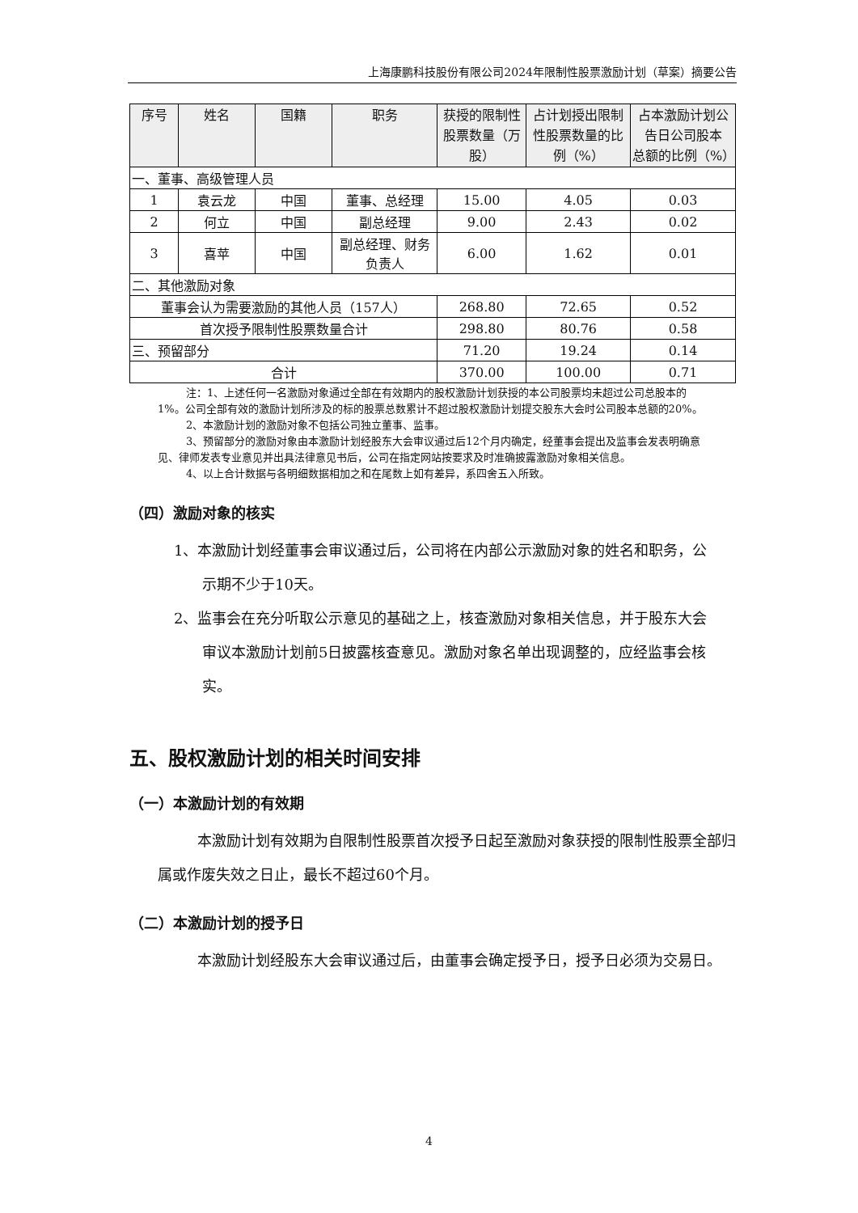上海康鹏科技股份有限公司2024年限制性股票激励计划（草案）摘要公告
| 序号 | 姓名 | 国籍 | 职务 | 获授的限制性股票数量（万股） | 占计划授出限制性股票数量的比例（%） | 占本激励计划公告日公司股本 总额的比例（%） |
| --- | --- | --- | --- | --- | --- | --- |
| 一、董事、高级管理人员 | | | | | | |
| 1 | 袁云龙 | 中国 | 董事、总经理 | 15.00 | 4.05 | 0.03 |
| 2 | 何立 | 中国 | 副总经理 | 9.00 | 2.43 | 0.02 |
| 3 | 喜苹 | 中国 | 副总经理、财务负责人 | 6.00 | 1.62 | 0.01 |
| 二、其他激励对象 | | | | | | |
| 董事会认为需要激励的其他人员（157人） | | | | 268.80 | 72.65 | 0.52 |
| 首次授予限制性股票数量合计 | | | | 298.80 | 80.76 | 0.58 |
| 三、预留部分 | | | | 71.20 | 19.24 | 0.14 |
| 合计 | | | | 370.00 | 100.00 | 0.71 |
注：1、上述任何一名激励对象通过全部在有效期内的股权激励计划获授的本公司股票均未超过公司总股本的1%。公司全部有效的激励计划所涉及的标的股票总数累计不超过股权激励计划提交股东大会时公司股本总额的20%。
2、本激励计划的激励对象不包括公司独立董事、监事。
3、预留部分的激励对象由本激励计划经股东大会审议通过后12个月内确定，经董事会提出及监事会发表明确意见、律师发表专业意见并出具法律意见书后，公司在指定网站按要求及时准确披露激励对象相关信息。
4、以上合计数据与各明细数据相加之和在尾数上如有差异，系四舍五入所致。
（四）激励对象的核实
1、本激励计划经董事会审议通过后，公司将在内部公示激励对象的姓名和职务，公示期不少于10天。
2、监事会在充分听取公示意见的基础之上，核查激励对象相关信息，并于股东大会审议本激励计划前5日披露核查意见。激励对象名单出现调整的，应经监事会核实。
五、股权激励计划的相关时间安排
（一）本激励计划的有效期
本激励计划有效期为自限制性股票首次授予日起至激励对象获授的限制性股票全部归属或作废失效之日止，最长不超过60个月。
（二）本激励计划的授予日
本激励计划经股东大会审议通过后，由董事会确定授予日，授予日必须为交易日。
4